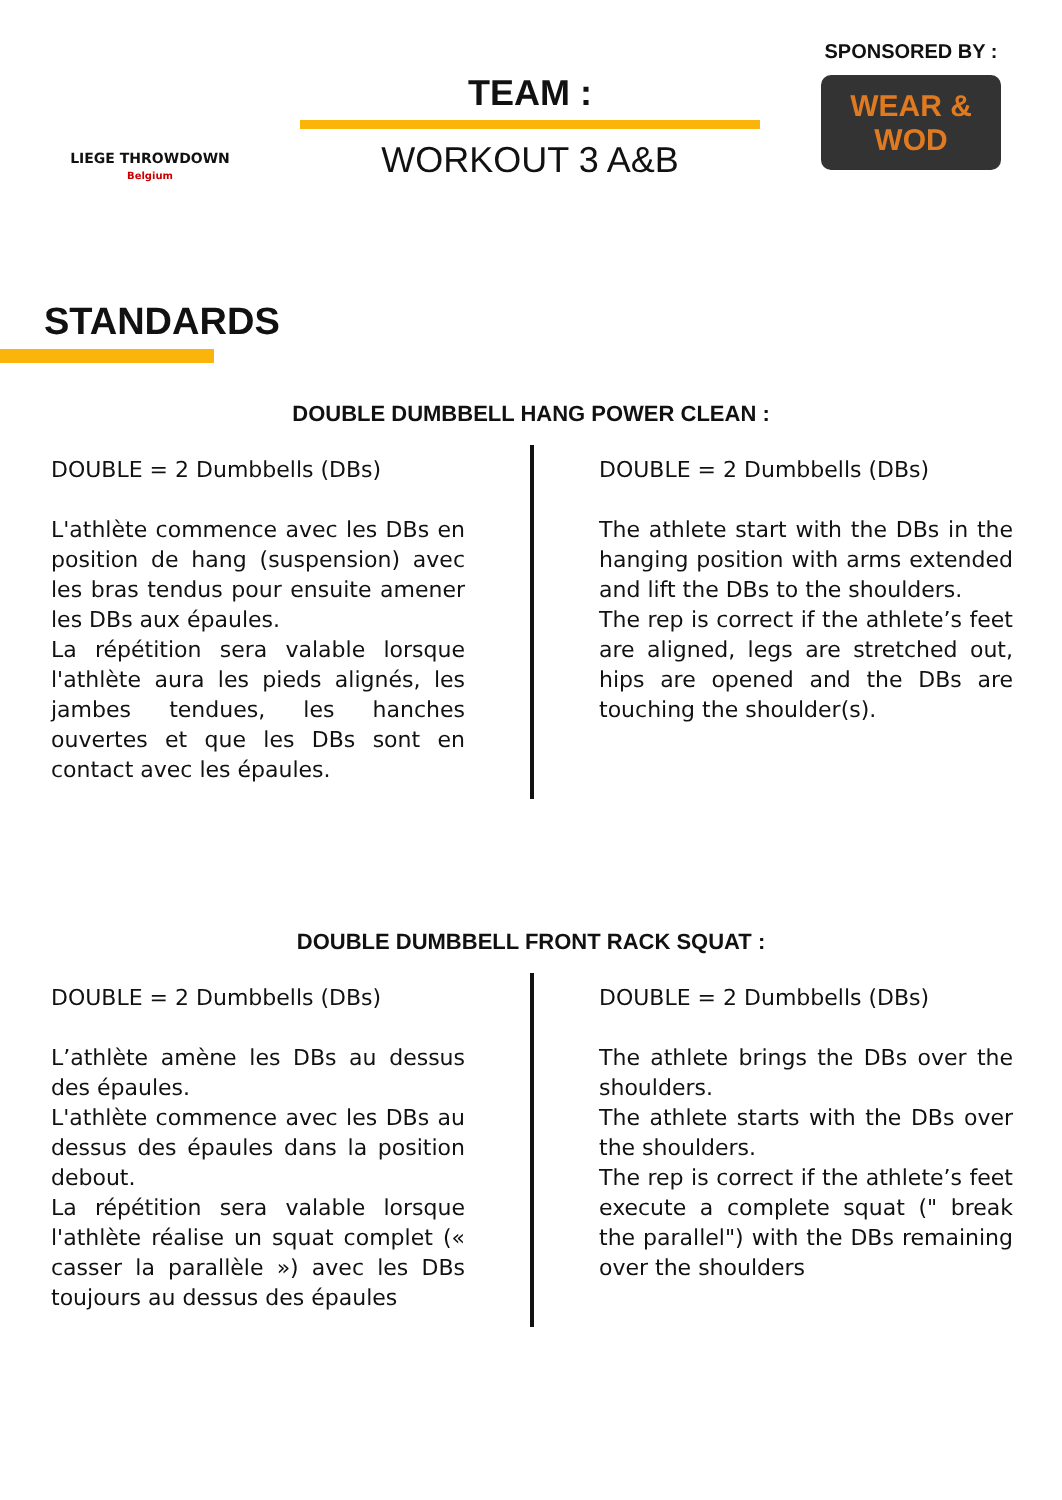LIEGE THROWDOWN
Belgium
TEAM :
WORKOUT 3 A&B
SPONSORED BY :
WEAR & WOD
STANDARDS
DOUBLE DUMBBELL HANG POWER CLEAN :
DOUBLE = 2 Dumbbells (DBs)
L'athlète commence avec les DBs en position de hang (suspension) avec les bras tendus pour ensuite amener les DBs aux épaules.
La répétition sera valable lorsque l'athlète aura les pieds alignés, les jambes tendues, les hanches ouvertes et que les DBs sont en contact avec les épaules.
DOUBLE = 2 Dumbbells (DBs)
The athlete start with the DBs in the hanging position with arms extended and lift the DBs to the shoulders.
The rep is correct if the athlete’s feet are aligned, legs are stretched out, hips are opened and the DBs are touching the shoulder(s).
DOUBLE DUMBBELL FRONT RACK SQUAT :
DOUBLE = 2 Dumbbells (DBs)
L’athlète amène les DBs au dessus des épaules.
L'athlète commence avec les DBs au dessus des épaules dans la position debout.
La répétition sera valable lorsque l'athlète réalise un squat complet (« casser la parallèle ») avec les DBs toujours au dessus des épaules
DOUBLE = 2 Dumbbells (DBs)
The athlete brings the DBs over the shoulders.
The athlete starts with the DBs over the shoulders.
The rep is correct if the athlete’s feet execute a complete squat (" break the parallel") with the DBs remaining over the shoulders